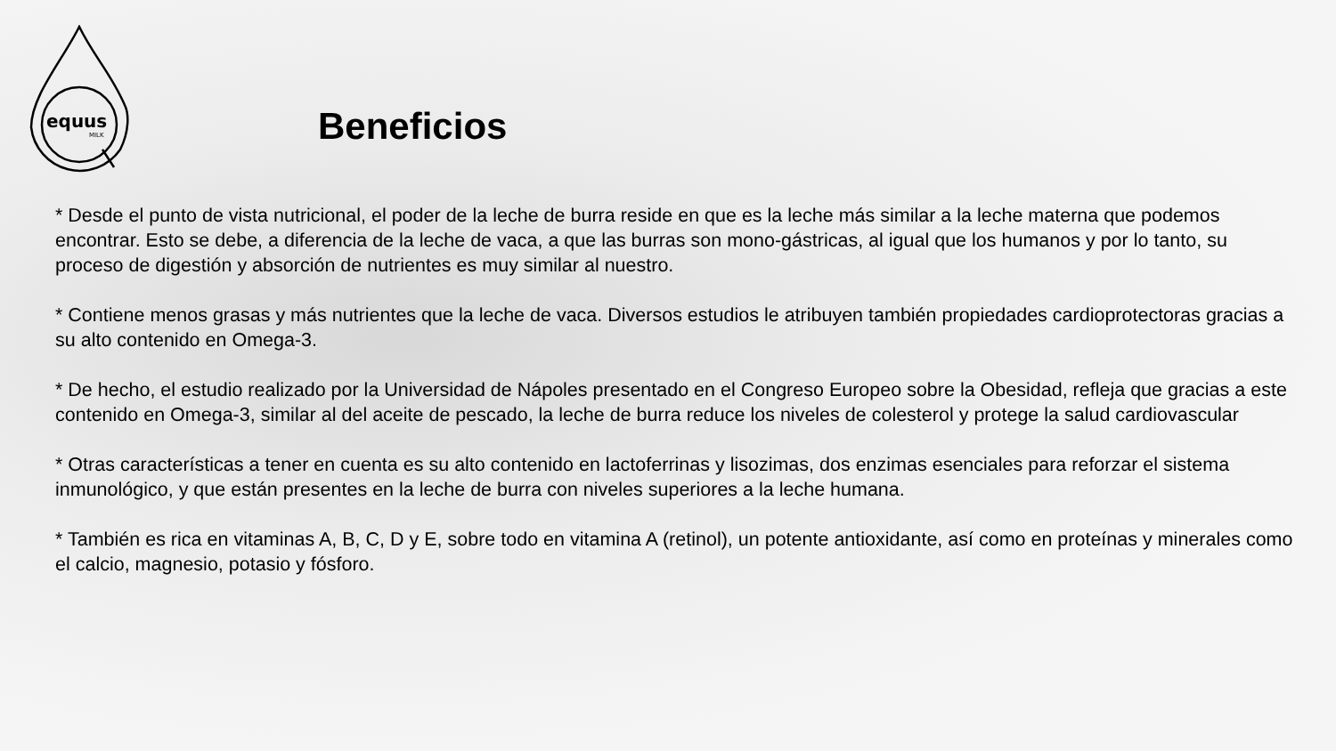equus
MILK
Beneficios
* Desde el punto de vista nutricional, el poder de la leche de burra reside en que es la leche más similar a la leche materna que podemos encontrar. Esto se debe, a diferencia de la leche de vaca, a que las burras son mono-gástricas, al igual que los humanos y por lo tanto, su proceso de digestión y absorción de nutrientes es muy similar al nuestro.
* Contiene menos grasas y más nutrientes que la leche de vaca. Diversos estudios le atribuyen también propiedades cardioprotectoras gracias a su alto contenido en Omega-3.
* De hecho, el estudio realizado por la Universidad de Nápoles presentado en el Congreso Europeo sobre la Obesidad, refleja que gracias a este contenido en Omega-3, similar al del aceite de pescado, la leche de burra reduce los niveles de colesterol y protege la salud cardiovascular
* Otras características a tener en cuenta es su alto contenido en lactoferrinas y lisozimas, dos enzimas esenciales para reforzar el sistema inmunológico, y que están presentes en la leche de burra con niveles superiores a la leche humana.
* También es rica en vitaminas A, B, C, D y E, sobre todo en vitamina A (retinol), un potente antioxidante, así como en proteínas y minerales como el calcio, magnesio, potasio y fósforo.